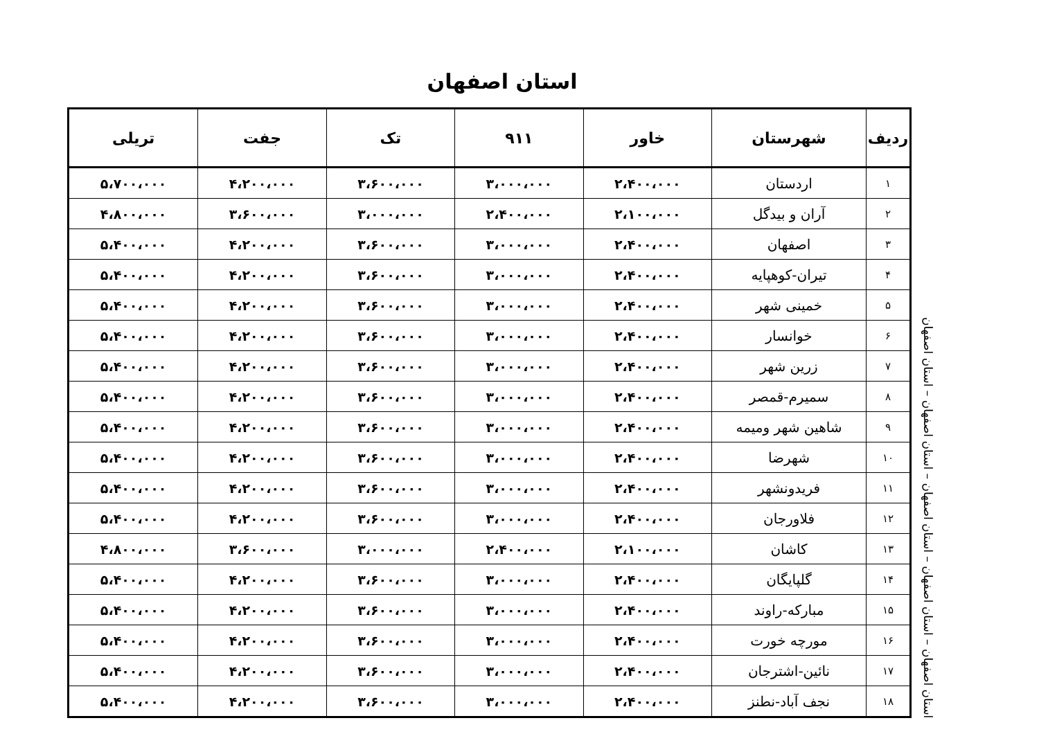استان اصفهان
استان اصفهان – استان اصفهان – استان اصفهان – استان اصفهان – استان اصفهان
| ردیف | شهرستان | خاور | ۹۱۱ | تک | جفت | تریلی |
| --- | --- | --- | --- | --- | --- | --- |
| ۱ | اردستان | ۲،۴۰۰،۰۰۰ | ۳،۰۰۰،۰۰۰ | ۳،۶۰۰،۰۰۰ | ۴،۲۰۰،۰۰۰ | ۵،۷۰۰،۰۰۰ |
| ۲ | آران و بیدگل | ۲،۱۰۰،۰۰۰ | ۲،۴۰۰،۰۰۰ | ۳،۰۰۰،۰۰۰ | ۳،۶۰۰،۰۰۰ | ۴،۸۰۰،۰۰۰ |
| ۳ | اصفهان | ۲،۴۰۰،۰۰۰ | ۳،۰۰۰،۰۰۰ | ۳،۶۰۰،۰۰۰ | ۴،۲۰۰،۰۰۰ | ۵،۴۰۰،۰۰۰ |
| ۴ | تیران-کوهپایه | ۲،۴۰۰،۰۰۰ | ۳،۰۰۰،۰۰۰ | ۳،۶۰۰،۰۰۰ | ۴،۲۰۰،۰۰۰ | ۵،۴۰۰،۰۰۰ |
| ۵ | خمینی شهر | ۲،۴۰۰،۰۰۰ | ۳،۰۰۰،۰۰۰ | ۳،۶۰۰،۰۰۰ | ۴،۲۰۰،۰۰۰ | ۵،۴۰۰،۰۰۰ |
| ۶ | خوانسار | ۲،۴۰۰،۰۰۰ | ۳،۰۰۰،۰۰۰ | ۳،۶۰۰،۰۰۰ | ۴،۲۰۰،۰۰۰ | ۵،۴۰۰،۰۰۰ |
| ۷ | زرین شهر | ۲،۴۰۰،۰۰۰ | ۳،۰۰۰،۰۰۰ | ۳،۶۰۰،۰۰۰ | ۴،۲۰۰،۰۰۰ | ۵،۴۰۰،۰۰۰ |
| ۸ | سمیرم-قمصر | ۲،۴۰۰،۰۰۰ | ۳،۰۰۰،۰۰۰ | ۳،۶۰۰،۰۰۰ | ۴،۲۰۰،۰۰۰ | ۵،۴۰۰،۰۰۰ |
| ۹ | شاهین شهر ومیمه | ۲،۴۰۰،۰۰۰ | ۳،۰۰۰،۰۰۰ | ۳،۶۰۰،۰۰۰ | ۴،۲۰۰،۰۰۰ | ۵،۴۰۰،۰۰۰ |
| ۱۰ | شهرضا | ۲،۴۰۰،۰۰۰ | ۳،۰۰۰،۰۰۰ | ۳،۶۰۰،۰۰۰ | ۴،۲۰۰،۰۰۰ | ۵،۴۰۰،۰۰۰ |
| ۱۱ | فریدونشهر | ۲،۴۰۰،۰۰۰ | ۳،۰۰۰،۰۰۰ | ۳،۶۰۰،۰۰۰ | ۴،۲۰۰،۰۰۰ | ۵،۴۰۰،۰۰۰ |
| ۱۲ | فلاورجان | ۲،۴۰۰،۰۰۰ | ۳،۰۰۰،۰۰۰ | ۳،۶۰۰،۰۰۰ | ۴،۲۰۰،۰۰۰ | ۵،۴۰۰،۰۰۰ |
| ۱۳ | کاشان | ۲،۱۰۰،۰۰۰ | ۲،۴۰۰،۰۰۰ | ۳،۰۰۰،۰۰۰ | ۳،۶۰۰،۰۰۰ | ۴،۸۰۰،۰۰۰ |
| ۱۴ | گلپایگان | ۲،۴۰۰،۰۰۰ | ۳،۰۰۰،۰۰۰ | ۳،۶۰۰،۰۰۰ | ۴،۲۰۰،۰۰۰ | ۵،۴۰۰،۰۰۰ |
| ۱۵ | مبارکه-راوند | ۲،۴۰۰،۰۰۰ | ۳،۰۰۰،۰۰۰ | ۳،۶۰۰،۰۰۰ | ۴،۲۰۰،۰۰۰ | ۵،۴۰۰،۰۰۰ |
| ۱۶ | مورچه خورت | ۲،۴۰۰،۰۰۰ | ۳،۰۰۰،۰۰۰ | ۳،۶۰۰،۰۰۰ | ۴،۲۰۰،۰۰۰ | ۵،۴۰۰،۰۰۰ |
| ۱۷ | نائین-اشترجان | ۲،۴۰۰،۰۰۰ | ۳،۰۰۰،۰۰۰ | ۳،۶۰۰،۰۰۰ | ۴،۲۰۰،۰۰۰ | ۵،۴۰۰،۰۰۰ |
| ۱۸ | نجف آباد-نطنز | ۲،۴۰۰،۰۰۰ | ۳،۰۰۰،۰۰۰ | ۳،۶۰۰،۰۰۰ | ۴،۲۰۰،۰۰۰ | ۵،۴۰۰،۰۰۰ |